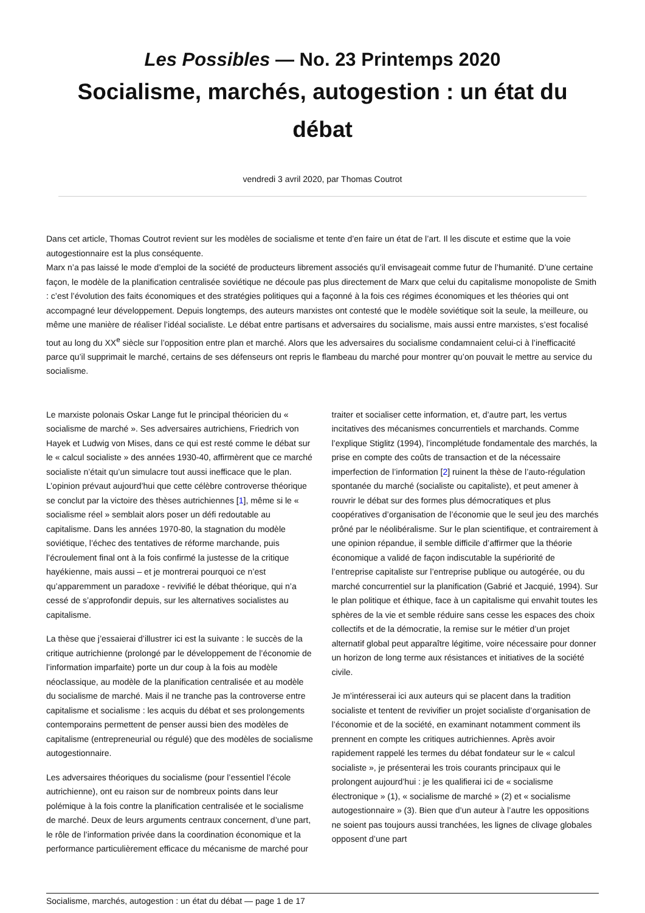Les Possibles — No. 23 Printemps 2020
Socialisme, marchés, autogestion : un état du débat
vendredi 3 avril 2020, par Thomas Coutrot
Dans cet article, Thomas Coutrot revient sur les modèles de socialisme et tente d’en faire un état de l’art. Il les discute et estime que la voie autogestionnaire est la plus conséquente.
Marx n’a pas laissé le mode d’emploi de la société de producteurs librement associés qu’il envisageait comme futur de l’humanité. D’une certaine façon, le modèle de la planification centralisée soviétique ne découle pas plus directement de Marx que celui du capitalisme monopoliste de Smith : c’est l’évolution des faits économiques et des stratégies politiques qui a façonné à la fois ces régimes économiques et les théories qui ont accompagné leur développement. Depuis longtemps, des auteurs marxistes ont contesté que le modèle soviétique soit la seule, la meilleure, ou même une manière de réaliser l’idéal socialiste. Le débat entre partisans et adversaires du socialisme, mais aussi entre marxistes, s’est focalisé tout au long du XX<sup>e</sup> siècle sur l’opposition entre plan et marché. Alors que les adversaires du socialisme condamnaient celui-ci à l’inefficacité parce qu’il supprimait le marché, certains de ses défenseurs ont repris le flambeau du marché pour montrer qu’on pouvait le mettre au service du socialisme.
Le marxiste polonais Oskar Lange fut le principal théoricien du « socialisme de marché ». Ses adversaires autrichiens, Friedrich von Hayek et Ludwig von Mises, dans ce qui est resté comme le débat sur le « calcul socialiste » des années 1930-40, affirmèrent que ce marché socialiste n’était qu’un simulacre tout aussi inefficace que le plan. L’opinion prévaut aujourd’hui que cette célèbre controverse théorique se conclut par la victoire des thèses autrichiennes [1], même si le « socialisme réel » semblait alors poser un défi redoutable au capitalisme. Dans les années 1970-80, la stagnation du modèle soviétique, l’échec des tentatives de réforme marchande, puis l’écroulement final ont à la fois confirmé la justesse de la critique hayékienne, mais aussi – et je montrerai pourquoi ce n’est qu’apparemment un paradoxe - revivifié le débat théorique, qui n’a cessé de s’approfondir depuis, sur les alternatives socialistes au capitalisme.
La thèse que j’essaierai d’illustrer ici est la suivante : le succès de la critique autrichienne (prolongé par le développement de l’économie de l’information imparfaite) porte un dur coup à la fois au modèle néoclassique, au modèle de la planification centralisée et au modèle du socialisme de marché. Mais il ne tranche pas la controverse entre capitalisme et socialisme : les acquis du débat et ses prolongements contemporains permettent de penser aussi bien des modèles de capitalisme (entrepreneurial ou régulé) que des modèles de socialisme autogestionnaire.
Les adversaires théoriques du socialisme (pour l’essentiel l’école autrichienne), ont eu raison sur de nombreux points dans leur polémique à la fois contre la planification centralisée et le socialisme de marché. Deux de leurs arguments centraux concernent, d’une part, le rôle de l’information privée dans la coordination économique et la performance particulièrement efficace du mécanisme de marché pour traiter et socialiser cette information, et, d’autre part, les vertus incitatives des mécanismes concurrentiels et marchands. Comme l’explique Stiglitz (1994), l’incomplétude fondamentale des marchés, la prise en compte des coûts de transaction et de la nécessaire imperfection de l’information [2] ruinent la thèse de l’auto-régulation spontanée du marché (socialiste ou capitaliste), et peut amener à rouvrir le débat sur des formes plus démocratiques et plus coopératives d’organisation de l’économie que le seul jeu des marchés prôné par le néolibéralisme. Sur le plan scientifique, et contrairement à une opinion répandue, il semble difficile d’affirmer que la théorie économique a validé de façon indiscutable la supériorité de l’entreprise capitaliste sur l’entreprise publique ou autogérée, ou du marché concurrentiel sur la planification (Gabrié et Jacquié, 1994). Sur le plan politique et éthique, face à un capitalisme qui envahit toutes les sphères de la vie et semble réduire sans cesse les espaces des choix collectifs et de la démocratie, la remise sur le métier d’un projet alternatif global peut apparaître légitime, voire nécessaire pour donner un horizon de long terme aux résistances et initiatives de la société civile.
Je m’intéresserai ici aux auteurs qui se placent dans la tradition socialiste et tentent de revivifier un projet socialiste d’organisation de l’économie et de la société, en examinant notamment comment ils prennent en compte les critiques autrichiennes. Après avoir rapidement rappelé les termes du débat fondateur sur le « calcul socialiste », je présenterai les trois courants principaux qui le prolongent aujourd’hui : je les qualifierai ici de « socialisme électronique » (1), « socialisme de marché » (2) et « socialisme autogestionnaire » (3). Bien que d’un auteur à l’autre les oppositions ne soient pas toujours aussi tranchées, les lignes de clivage globales opposent d’une part
Socialisme, marchés, autogestion : un état du débat — page 1 de 17